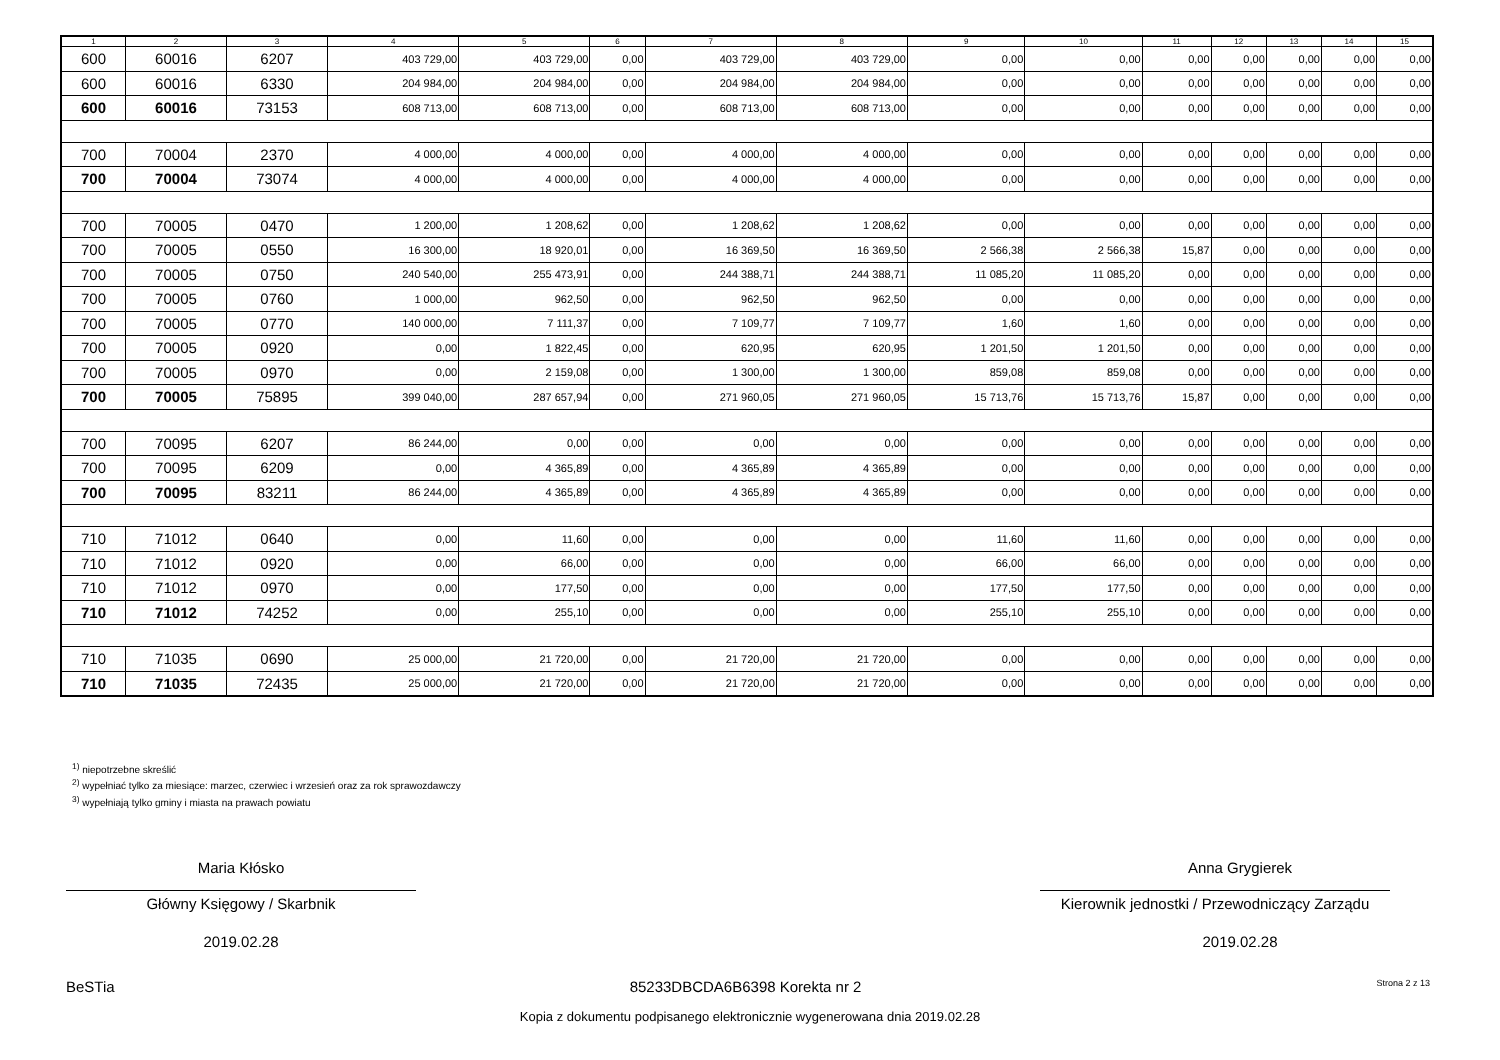| 1 | 2 | 3 | 4 | 5 | 6 | 7 | 8 | 9 | 10 | 11 | 12 | 13 | 14 | 15 |
| --- | --- | --- | --- | --- | --- | --- | --- | --- | --- | --- | --- | --- | --- | --- |
| 600 | 60016 | 6207 | 403 729,00 | 403 729,00 | 0,00 | 403 729,00 | 403 729,00 | 0,00 | 0,00 | 0,00 | 0,00 | 0,00 | 0,00 | 0,00 |
| 600 | 60016 | 6330 | 204 984,00 | 204 984,00 | 0,00 | 204 984,00 | 204 984,00 | 0,00 | 0,00 | 0,00 | 0,00 | 0,00 | 0,00 | 0,00 |
| 600 | 60016 | 73153 | 608 713,00 | 608 713,00 | 0,00 | 608 713,00 | 608 713,00 | 0,00 | 0,00 | 0,00 | 0,00 | 0,00 | 0,00 | 0,00 |
| 700 | 70004 | 2370 | 4 000,00 | 4 000,00 | 0,00 | 4 000,00 | 4 000,00 | 0,00 | 0,00 | 0,00 | 0,00 | 0,00 | 0,00 | 0,00 |
| 700 | 70004 | 73074 | 4 000,00 | 4 000,00 | 0,00 | 4 000,00 | 4 000,00 | 0,00 | 0,00 | 0,00 | 0,00 | 0,00 | 0,00 | 0,00 |
| 700 | 70005 | 0470 | 1 200,00 | 1 208,62 | 0,00 | 1 208,62 | 1 208,62 | 0,00 | 0,00 | 0,00 | 0,00 | 0,00 | 0,00 | 0,00 |
| 700 | 70005 | 0550 | 16 300,00 | 18 920,01 | 0,00 | 16 369,50 | 16 369,50 | 2 566,38 | 2 566,38 | 15,87 | 0,00 | 0,00 | 0,00 | 0,00 |
| 700 | 70005 | 0750 | 240 540,00 | 255 473,91 | 0,00 | 244 388,71 | 244 388,71 | 11 085,20 | 11 085,20 | 0,00 | 0,00 | 0,00 | 0,00 | 0,00 |
| 700 | 70005 | 0760 | 1 000,00 | 962,50 | 0,00 | 962,50 | 962,50 | 0,00 | 0,00 | 0,00 | 0,00 | 0,00 | 0,00 | 0,00 |
| 700 | 70005 | 0770 | 140 000,00 | 7 111,37 | 0,00 | 7 109,77 | 7 109,77 | 1,60 | 1,60 | 0,00 | 0,00 | 0,00 | 0,00 | 0,00 |
| 700 | 70005 | 0920 | 0,00 | 1 822,45 | 0,00 | 620,95 | 620,95 | 1 201,50 | 1 201,50 | 0,00 | 0,00 | 0,00 | 0,00 | 0,00 |
| 700 | 70005 | 0970 | 0,00 | 2 159,08 | 0,00 | 1 300,00 | 1 300,00 | 859,08 | 859,08 | 0,00 | 0,00 | 0,00 | 0,00 | 0,00 |
| 700 | 70005 | 75895 | 399 040,00 | 287 657,94 | 0,00 | 271 960,05 | 271 960,05 | 15 713,76 | 15 713,76 | 15,87 | 0,00 | 0,00 | 0,00 | 0,00 |
| 700 | 70095 | 6207 | 86 244,00 | 0,00 | 0,00 | 0,00 | 0,00 | 0,00 | 0,00 | 0,00 | 0,00 | 0,00 | 0,00 | 0,00 |
| 700 | 70095 | 6209 | 0,00 | 4 365,89 | 0,00 | 4 365,89 | 4 365,89 | 0,00 | 0,00 | 0,00 | 0,00 | 0,00 | 0,00 | 0,00 |
| 700 | 70095 | 83211 | 86 244,00 | 4 365,89 | 0,00 | 4 365,89 | 4 365,89 | 0,00 | 0,00 | 0,00 | 0,00 | 0,00 | 0,00 | 0,00 |
| 710 | 71012 | 0640 | 0,00 | 11,60 | 0,00 | 0,00 | 0,00 | 11,60 | 11,60 | 0,00 | 0,00 | 0,00 | 0,00 | 0,00 |
| 710 | 71012 | 0920 | 0,00 | 66,00 | 0,00 | 0,00 | 0,00 | 66,00 | 66,00 | 0,00 | 0,00 | 0,00 | 0,00 | 0,00 |
| 710 | 71012 | 0970 | 0,00 | 177,50 | 0,00 | 0,00 | 0,00 | 177,50 | 177,50 | 0,00 | 0,00 | 0,00 | 0,00 | 0,00 |
| 710 | 71012 | 74252 | 0,00 | 255,10 | 0,00 | 0,00 | 0,00 | 255,10 | 255,10 | 0,00 | 0,00 | 0,00 | 0,00 | 0,00 |
| 710 | 71035 | 0690 | 25 000,00 | 21 720,00 | 0,00 | 21 720,00 | 21 720,00 | 0,00 | 0,00 | 0,00 | 0,00 | 0,00 | 0,00 | 0,00 |
| 710 | 71035 | 72435 | 25 000,00 | 21 720,00 | 0,00 | 21 720,00 | 21 720,00 | 0,00 | 0,00 | 0,00 | 0,00 | 0,00 | 0,00 | 0,00 |
<sup>1)</sup> niepotrzebne skreślić
<sup>2)</sup> wypełniać tylko za miesiące: marzec, czerwiec i wrzesień oraz za rok sprawozdawczy
<sup>3)</sup> wypełniają tylko gminy i miasta na prawach powiatu
Maria Kłósko
Główny Księgowy / Skarbnik
2019.02.28
Anna Grygierek
Kierownik jednostki / Przewodniczący Zarządu
2019.02.28
BeSTia 85233DBCDA6B6398 Korekta nr 2 Strona 2 z 13
Kopia z dokumentu podpisanego elektronicznie wygenerowana dnia 2019.02.28